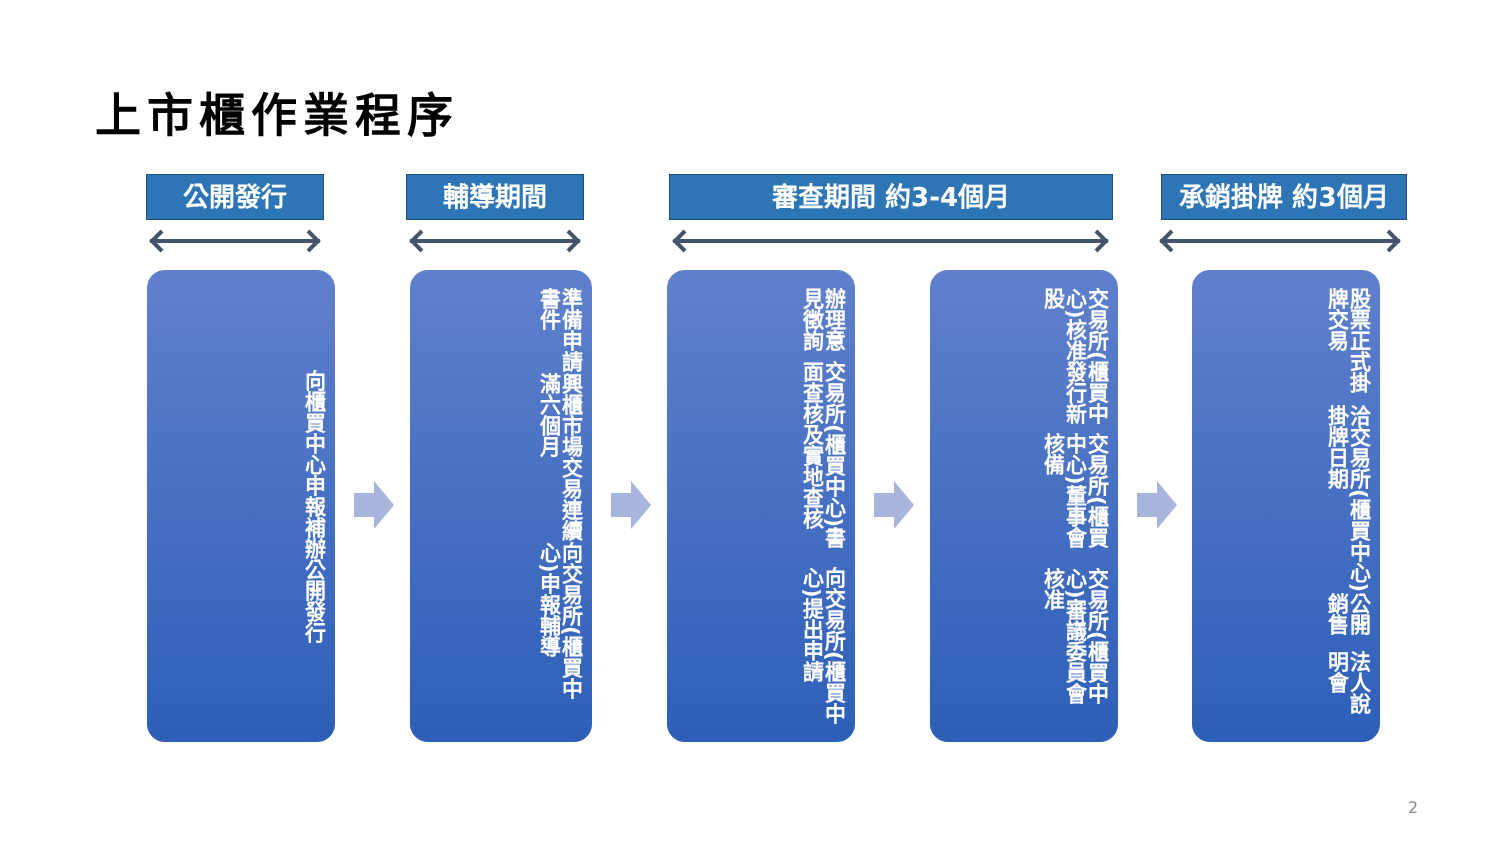上市櫃作業程序
公開發行 輔導期間 審查期間 約3-4個月 承銷掛牌 約3個月
向櫃買中心申報補辦公開發行
準備申請書件
興櫃市場交易連續滿六個月
向交易所(櫃買中心)申報輔導
辦理意見徵詢
交易所(櫃買中心)書面查核及實地查核
向交易所(櫃買中心)提出申請
交易所(櫃買中心)核准發行新股
交易所(櫃買中心)董事會核備
交易所(櫃買中心)審議委員會核准
股票正式掛牌交易
洽交易所(櫃買中心)掛牌日期
公開銷售
法人說明會
2